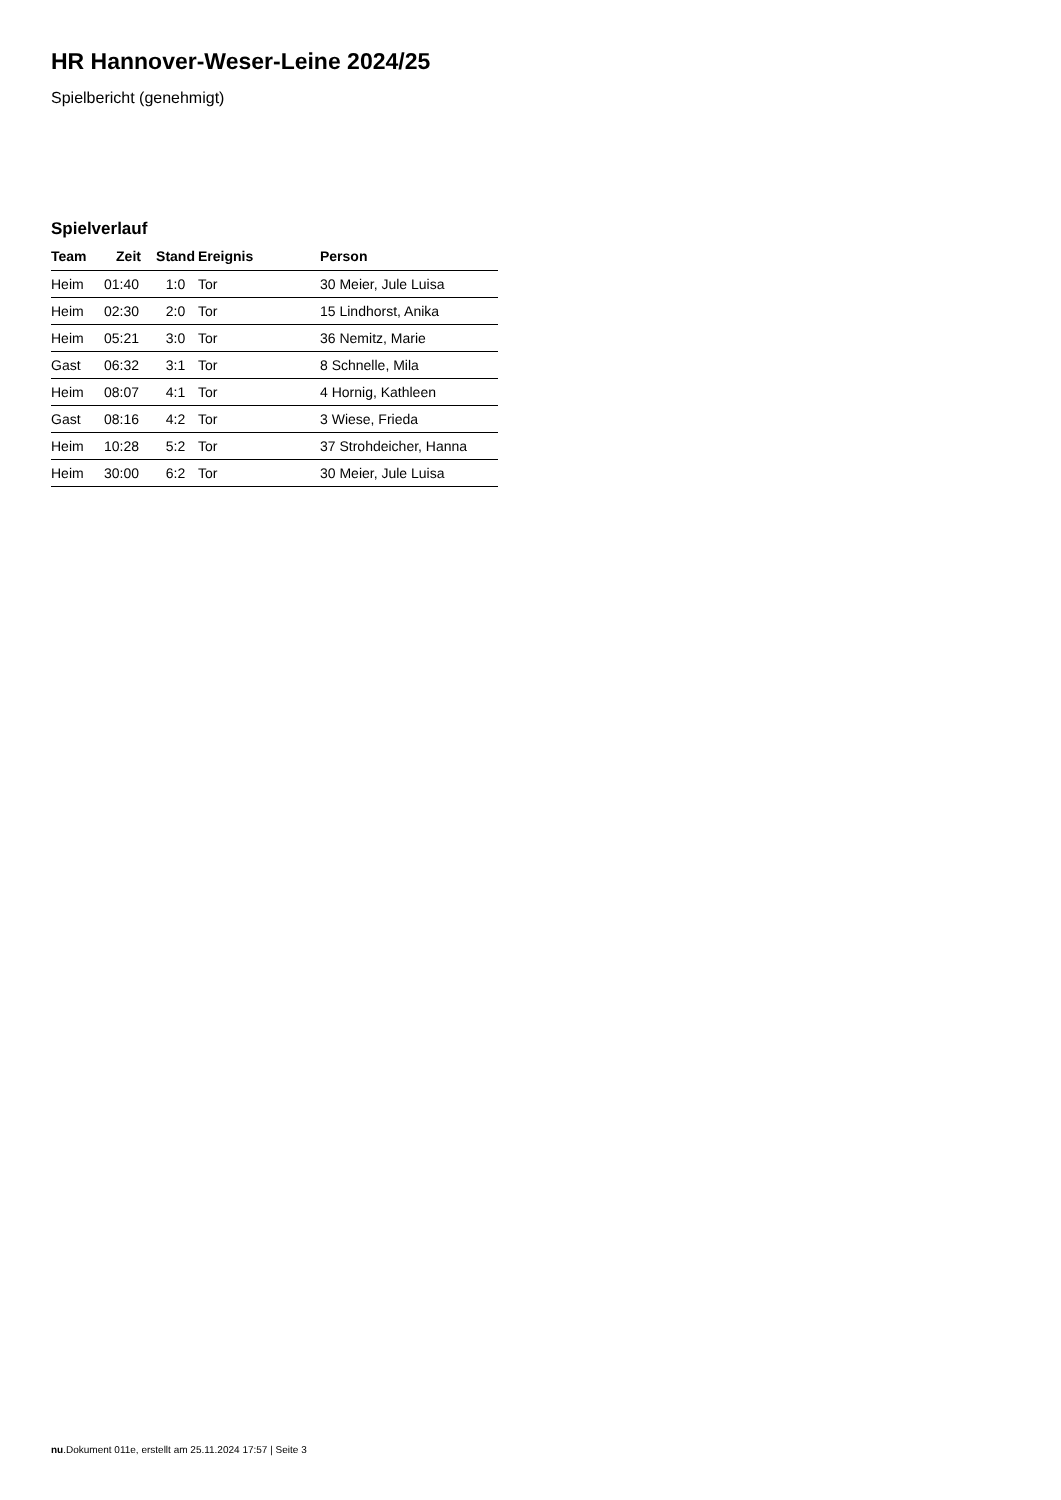HR Hannover-Weser-Leine 2024/25
Spielbericht (genehmigt)
Spielverlauf
| Team | Zeit | Stand | Ereignis | Person |
| --- | --- | --- | --- | --- |
| Heim | 01:40 | 1:0 | Tor | 30 Meier, Jule Luisa |
| Heim | 02:30 | 2:0 | Tor | 15 Lindhorst, Anika |
| Heim | 05:21 | 3:0 | Tor | 36 Nemitz, Marie |
| Gast | 06:32 | 3:1 | Tor | 8 Schnelle, Mila |
| Heim | 08:07 | 4:1 | Tor | 4 Hornig, Kathleen |
| Gast | 08:16 | 4:2 | Tor | 3 Wiese, Frieda |
| Heim | 10:28 | 5:2 | Tor | 37 Strohdeicher, Hanna |
| Heim | 30:00 | 6:2 | Tor | 30 Meier, Jule Luisa |
nu.Dokument 011e, erstellt am 25.11.2024 17:57 | Seite 3